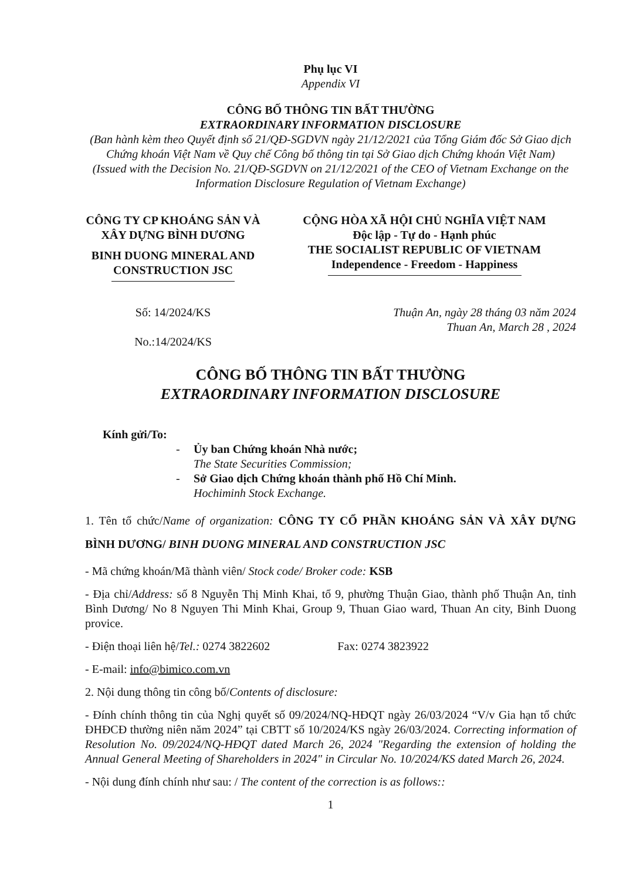Phụ lục VI
Appendix VI
CÔNG BỐ THÔNG TIN BẤT THƯỜNG
EXTRAORDINARY INFORMATION DISCLOSURE
(Ban hành kèm theo Quyết định số 21/QĐ-SGDVN ngày 21/12/2021 của Tổng Giám đốc Sở Giao dịch Chứng khoán Việt Nam về Quy chế Công bố thông tin tại Sở Giao dịch Chứng khoán Việt Nam)
(Issued with the Decision No. 21/QĐ-SGDVN on 21/12/2021 of the CEO of Vietnam Exchange on the Information Disclosure Regulation of Vietnam Exchange)
CÔNG TY CP KHOÁNG SẢN VÀ XÂY DỰNG BÌNH DƯƠNG
BINH DUONG MINERAL AND CONSTRUCTION JSC
CỘNG HÒA XÃ HỘI CHỦ NGHĨA VIỆT NAM
Độc lập - Tự do - Hạnh phúc
THE SOCIALIST REPUBLIC OF VIETNAM
Independence - Freedom - Happiness
Số: 14/2024/KS
No.:14/2024/KS
Thuận An, ngày 28 tháng 03 năm 2024
Thuan An, March 28 , 2024
CÔNG BỐ THÔNG TIN BẤT THƯỜNG
EXTRAORDINARY INFORMATION DISCLOSURE
Kính gửi/To:
- Ủy ban Chứng khoán Nhà nước;
The State Securities Commission;
- Sở Giao dịch Chứng khoán thành phố Hồ Chí Minh.
Hochiminh Stock Exchange.
1. Tên tổ chức/Name of organization: CÔNG TY CỔ PHẦN KHOÁNG SẢN VÀ XÂY DỰNG BÌNH DƯƠNG/ BINH DUONG MINERAL AND CONSTRUCTION JSC
- Mã chứng khoán/Mã thành viên/ Stock code/ Broker code: KSB
- Địa chỉ/Address: số 8 Nguyễn Thị Minh Khai, tổ 9, phường Thuận Giao, thành phố Thuận An, tỉnh Bình Dương/ No 8 Nguyen Thi Minh Khai, Group 9, Thuan Giao ward, Thuan An city, Binh Duong provice.
- Điện thoại liên hệ/Tel.: 0274 3822602 Fax: 0274 3823922
- E-mail: info@bimico.com.vn
2. Nội dung thông tin công bố/Contents of disclosure:
- Đính chính thông tin của Nghị quyết số 09/2024/NQ-HĐQT ngày 26/03/2024 “V/v Gia hạn tổ chức ĐHĐCĐ thường niên năm 2024” tại CBTT số 10/2024/KS ngày 26/03/2024. Correcting information of Resolution No. 09/2024/NQ-HĐQT dated March 26, 2024 "Regarding the extension of holding the Annual General Meeting of Shareholders in 2024" in Circular No. 10/2024/KS dated March 26, 2024.
- Nội dung đính chính như sau: / The content of the correction is as follows::
1